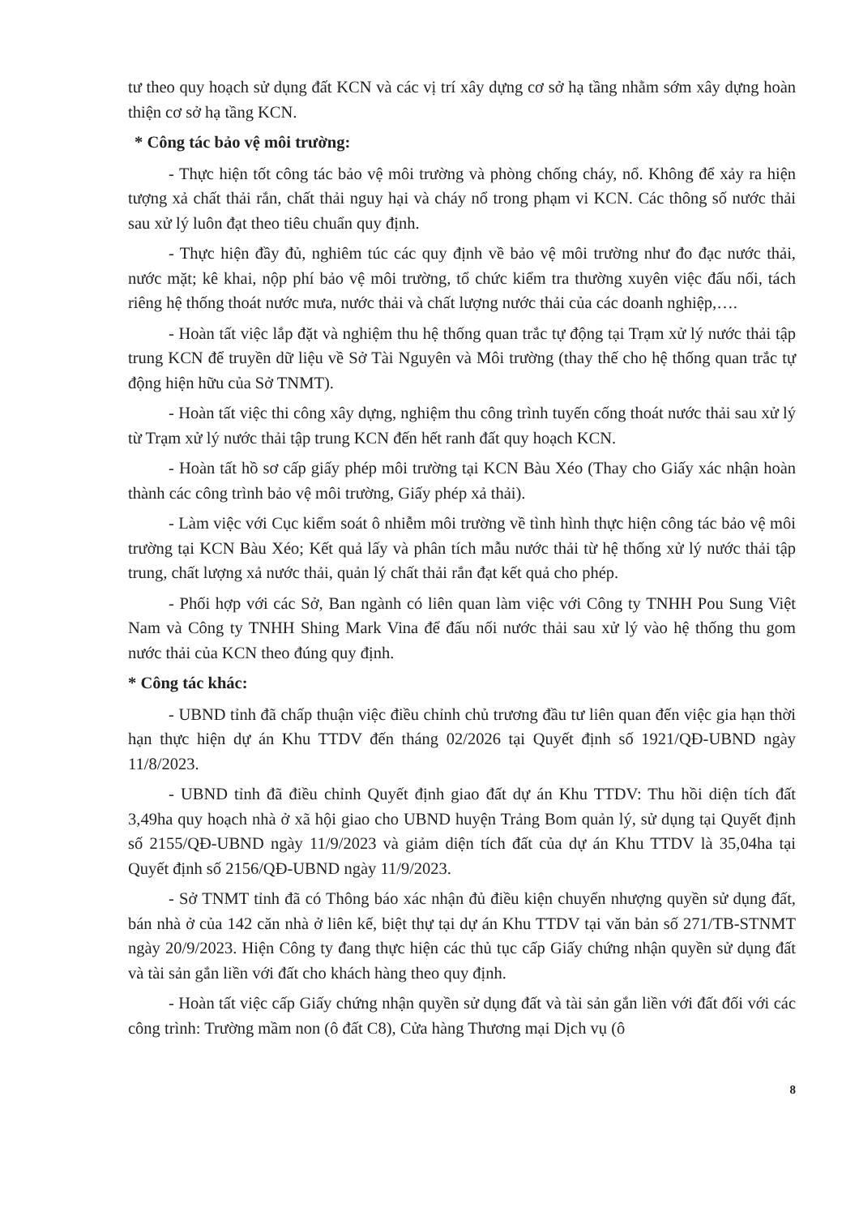tư theo quy hoạch sử dụng đất KCN và các vị trí xây dựng cơ sở hạ tầng nhằm sớm xây dựng hoàn thiện cơ sở hạ tầng KCN.
* Công tác bảo vệ môi trường:
- Thực hiện tốt công tác bảo vệ môi trường và phòng chống cháy, nổ. Không để xảy ra hiện tượng xả chất thải rắn, chất thải nguy hại và cháy nổ trong phạm vi KCN. Các thông số nước thải sau xử lý luôn đạt theo tiêu chuẩn quy định.
- Thực hiện đầy đủ, nghiêm túc các quy định về bảo vệ môi trường như đo đạc nước thải, nước mặt; kê khai, nộp phí bảo vệ môi trường, tổ chức kiểm tra thường xuyên việc đấu nối, tách riêng hệ thống thoát nước mưa, nước thải và chất lượng nước thải của các doanh nghiệp,….
- Hoàn tất việc lắp đặt và nghiệm thu hệ thống quan trắc tự động tại Trạm xử lý nước thải tập trung KCN để truyền dữ liệu về Sở Tài Nguyên và Môi trường (thay thế cho hệ thống quan trắc tự động hiện hữu của Sở TNMT).
- Hoàn tất việc thi công xây dựng, nghiệm thu công trình tuyến cống thoát nước thải sau xử lý từ Trạm xử lý nước thải tập trung KCN đến hết ranh đất quy hoạch KCN.
- Hoàn tất hồ sơ cấp giấy phép môi trường tại KCN Bàu Xéo (Thay cho Giấy xác nhận hoàn thành các công trình bảo vệ môi trường, Giấy phép xả thải).
- Làm việc với Cục kiểm soát ô nhiễm môi trường về tình hình thực hiện công tác bảo vệ môi trường tại KCN Bàu Xéo; Kết quả lấy và phân tích mẫu nước thải từ hệ thống xử lý nước thải tập trung, chất lượng xả nước thải, quản lý chất thải rắn đạt kết quả cho phép.
- Phối hợp với các Sở, Ban ngành có liên quan làm việc với Công ty TNHH Pou Sung Việt Nam và Công ty TNHH Shing Mark Vina để đấu nối nước thải sau xử lý vào hệ thống thu gom nước thải của KCN theo đúng quy định.
* Công tác khác:
- UBND tỉnh đã chấp thuận việc điều chỉnh chủ trương đầu tư liên quan đến việc gia hạn thời hạn thực hiện dự án Khu TTDV đến tháng 02/2026 tại Quyết định số 1921/QĐ-UBND ngày 11/8/2023.
- UBND tỉnh đã điều chỉnh Quyết định giao đất dự án Khu TTDV: Thu hồi diện tích đất 3,49ha quy hoạch nhà ở xã hội giao cho UBND huyện Trảng Bom quản lý, sử dụng tại Quyết định số 2155/QĐ-UBND ngày 11/9/2023 và giảm diện tích đất của dự án Khu TTDV là 35,04ha tại Quyết định số 2156/QĐ-UBND ngày 11/9/2023.
- Sở TNMT tỉnh đã có Thông báo xác nhận đủ điều kiện chuyển nhượng quyền sử dụng đất, bán nhà ở của 142 căn nhà ở liên kế, biệt thự tại dự án Khu TTDV tại văn bản số 271/TB-STNMT ngày 20/9/2023. Hiện Công ty đang thực hiện các thủ tục cấp Giấy chứng nhận quyền sử dụng đất và tài sản gắn liền với đất cho khách hàng theo quy định.
- Hoàn tất việc cấp Giấy chứng nhận quyền sử dụng đất và tài sản gắn liền với đất đối với các công trình: Trường mầm non (ô đất C8), Cửa hàng Thương mại Dịch vụ (ô
8